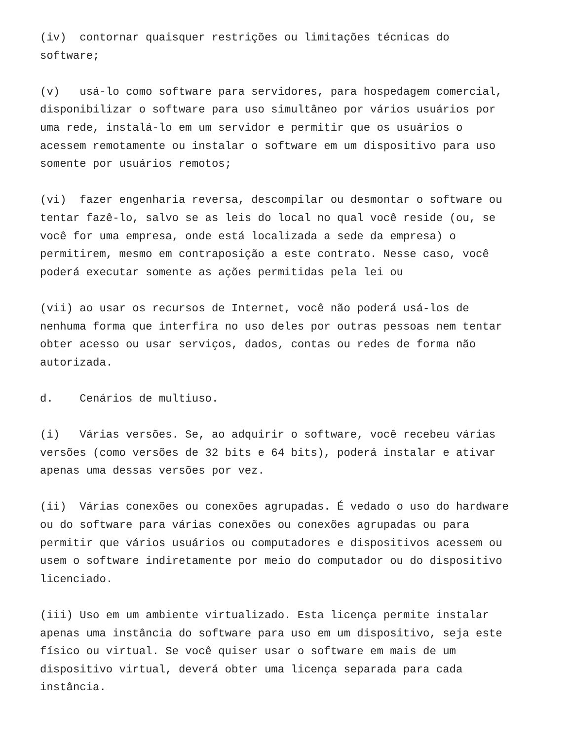(iv) contornar quaisquer restrições ou limitações técnicas do software; (v) usá-lo como software para servidores, para hospedagem comercial, disponibilizar o software para uso simultâneo por vários usuários por uma rede, instalá-lo em um servidor e permitir que os usuários o acessem remotamente ou instalar o software em um dispositivo para uso somente por usuários remotos; (vi) fazer engenharia reversa, descompilar ou desmontar o software ou tentar fazê-lo, salvo se as leis do local no qual você reside (ou, se você for uma empresa, onde está localizada a sede da empresa) o permitirem, mesmo em contraposição a este contrato. Nesse caso, você poderá executar somente as ações permitidas pela lei ou (vii) ao usar os recursos de Internet, você não poderá usá-los de nenhuma forma que interfira no uso deles por outras pessoas nem tentar obter acesso ou usar serviços, dados, contas ou redes de forma não autorizada. d. Cenários de multiuso. (i) Várias versões. Se, ao adquirir o software, você recebeu várias versões (como versões de 32 bits e 64 bits), poderá instalar e ativar apenas uma dessas versões por vez. (ii) Várias conexões ou conexões agrupadas. É vedado o uso do hardware ou do software para várias conexões ou conexões agrupadas ou para permitir que vários usuários ou computadores e dispositivos acessem ou usem o software indiretamente por meio do computador ou do dispositivo licenciado. (iii) Uso em um ambiente virtualizado. Esta licença permite instalar apenas uma instância do software para uso em um dispositivo, seja este físico ou virtual. Se você quiser usar o software em mais de um dispositivo virtual, deverá obter uma licença separada para cada instância.